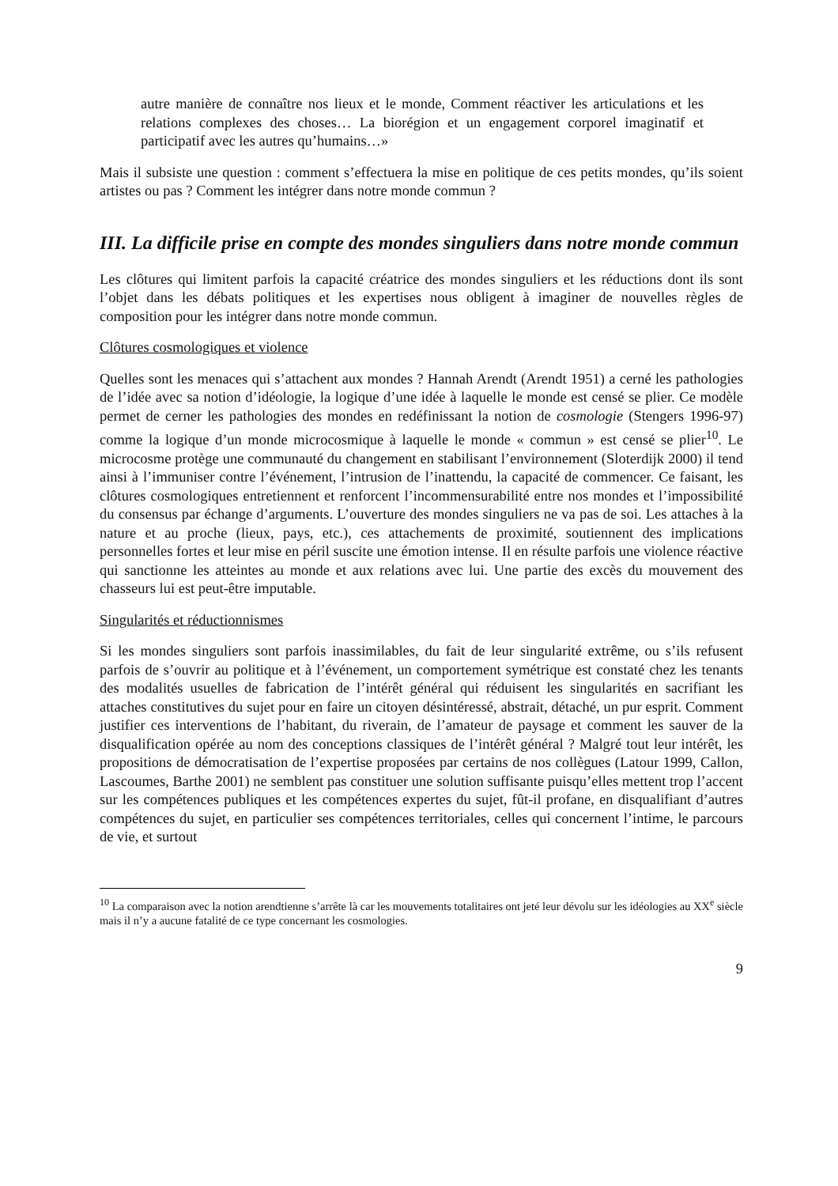autre manière de connaître nos lieux et le monde, Comment réactiver les articulations et les relations complexes des choses… La biorégion et un engagement corporel imaginatif et participatif avec les autres qu’humains…»
Mais il subsiste une question : comment s’effectuera la mise en politique de ces petits mondes, qu’ils soient artistes ou pas ? Comment les intégrer dans notre monde commun ?
III. La difficile prise en compte des mondes singuliers dans notre monde commun
Les clôtures qui limitent parfois la capacité créatrice des mondes singuliers et les réductions dont ils sont l’objet dans les débats politiques et les expertises nous obligent à imaginer de nouvelles règles de composition pour les intégrer dans notre monde commun.
Clôtures cosmologiques et violence
Quelles sont les menaces qui s’attachent aux mondes ? Hannah Arendt (Arendt 1951) a cerné les pathologies de l’idée avec sa notion d’idéologie, la logique d’une idée à laquelle le monde est censé se plier. Ce modèle permet de cerner les pathologies des mondes en redéfinissant la notion de cosmologie (Stengers 1996-97) comme la logique d’un monde microcosmique à laquelle le monde « commun » est censé se plier<sup>10</sup>. Le microcosme protège une communauté du changement en stabilisant l’environnement (Sloterdijk 2000) il tend ainsi à l’immuniser contre l’événement, l’intrusion de l’inattendu, la capacité de commencer. Ce faisant, les clôtures cosmologiques entretiennent et renforcent l’incommensurabilité entre nos mondes et l’impossibilité du consensus par échange d’arguments. L’ouverture des mondes singuliers ne va pas de soi. Les attaches à la nature et au proche (lieux, pays, etc.), ces attachements de proximité, soutiennent des implications personnelles fortes et leur mise en péril suscite une émotion intense. Il en résulte parfois une violence réactive qui sanctionne les atteintes au monde et aux relations avec lui. Une partie des excès du mouvement des chasseurs lui est peut-être imputable.
Singularités et réductionnismes
Si les mondes singuliers sont parfois inassimilables, du fait de leur singularité extrême, ou s’ils refusent parfois de s’ouvrir au politique et à l’événement, un comportement symétrique est constaté chez les tenants des modalités usuelles de fabrication de l’intérêt général qui réduisent les singularités en sacrifiant les attaches constitutives du sujet pour en faire un citoyen désintéressé, abstrait, détaché, un pur esprit. Comment justifier ces interventions de l’habitant, du riverain, de l’amateur de paysage et comment les sauver de la disqualification opérée au nom des conceptions classiques de l’intérêt général ? Malgré tout leur intérêt, les propositions de démocratisation de l’expertise proposées par certains de nos collègues (Latour 1999, Callon, Lascoumes, Barthe 2001) ne semblent pas constituer une solution suffisante puisqu’elles mettent trop l’accent sur les compétences publiques et les compétences expertes du sujet, fût-il profane, en disqualifiant d’autres compétences du sujet, en particulier ses compétences territoriales, celles qui concernent l’intime, le parcours de vie, et surtout
<sup>10</sup> La comparaison avec la notion arendtienne s’arrête là car les mouvements totalitaires ont jeté leur dévolu sur les idéologies au XX<sup>e</sup> siècle mais il n’y a aucune fatalité de ce type concernant les cosmologies.
9